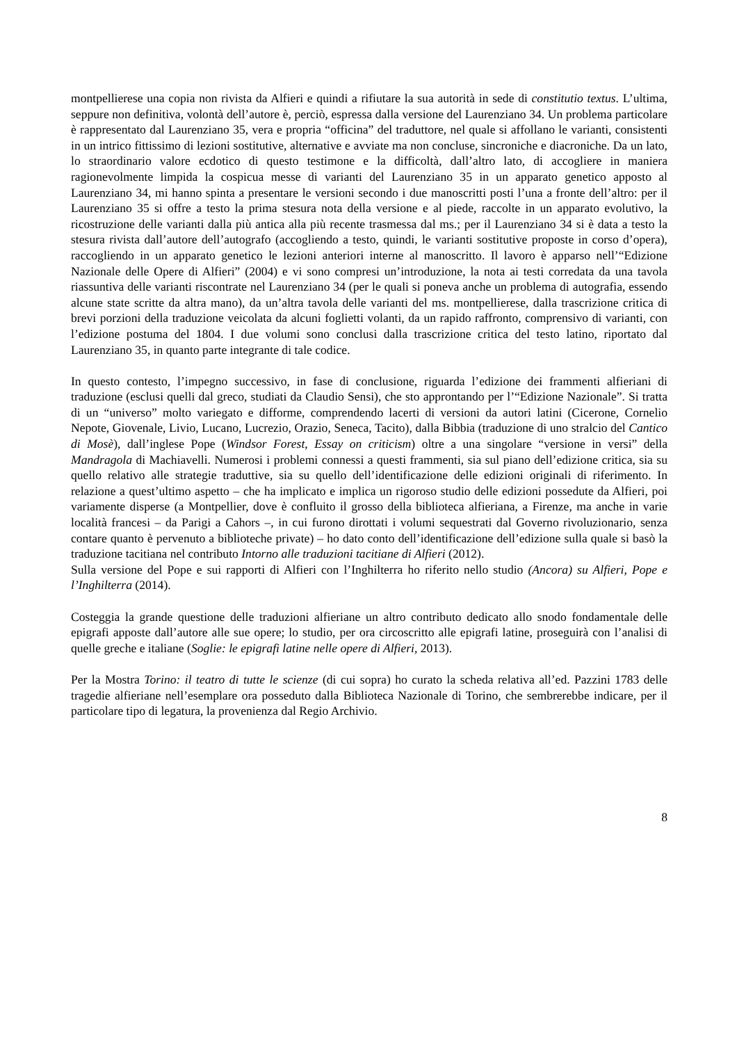montpellierese una copia non rivista da Alfieri e quindi a rifiutare la sua autorità in sede di constitutio textus. L’ultima, seppure non definitiva, volontà dell’autore è, perciò, espressa dalla versione del Laurenziano 34. Un problema particolare è rappresentato dal Laurenziano 35, vera e propria “officina” del traduttore, nel quale si affollano le varianti, consistenti in un intrico fittissimo di lezioni sostitutive, alternative e avviate ma non concluse, sincroniche e diacroniche. Da un lato, lo straordinario valore ecdotico di questo testimone e la difficoltà, dall’altro lato, di accogliere in maniera ragionevolmente limpida la cospicua messe di varianti del Laurenziano 35 in un apparato genetico apposto al Laurenziano 34, mi hanno spinta a presentare le versioni secondo i due manoscritti posti l’una a fronte dell’altro: per il Laurenziano 35 si offre a testo la prima stesura nota della versione e al piede, raccolte in un apparato evolutivo, la ricostruzione delle varianti dalla più antica alla più recente trasmessa dal ms.; per il Laurenziano 34 si è data a testo la stesura rivista dall’autore dell’autografo (accogliendo a testo, quindi, le varianti sostitutive proposte in corso d’opera), raccogliendo in un apparato genetico le lezioni anteriori interne al manoscritto. Il lavoro è apparso nell’“Edizione Nazionale delle Opere di Alfieri” (2004) e vi sono compresi un’introduzione, la nota ai testi corredata da una tavola riassuntiva delle varianti riscontrate nel Laurenziano 34 (per le quali si poneva anche un problema di autografia, essendo alcune state scritte da altra mano), da un’altra tavola delle varianti del ms. montpellierese, dalla trascrizione critica di brevi porzioni della traduzione veicolata da alcuni foglietti volanti, da un rapido raffronto, comprensivo di varianti, con l’edizione postuma del 1804. I due volumi sono conclusi dalla trascrizione critica del testo latino, riportato dal Laurenziano 35, in quanto parte integrante di tale codice.
In questo contesto, l’impegno successivo, in fase di conclusione, riguarda l’edizione dei frammenti alfieriani di traduzione (esclusi quelli dal greco, studiati da Claudio Sensi), che sto approntando per l’“Edizione Nazionale”. Si tratta di un “universo” molto variegato e difforme, comprendendo lacerti di versioni da autori latini (Cicerone, Cornelio Nepote, Giovenale, Livio, Lucano, Lucrezio, Orazio, Seneca, Tacito), dalla Bibbia (traduzione di uno stralcio del Cantico di Mosè), dall’inglese Pope (Windsor Forest, Essay on criticism) oltre a una singolare “versione in versi” della Mandragola di Machiavelli. Numerosi i problemi connessi a questi frammenti, sia sul piano dell’edizione critica, sia su quello relativo alle strategie traduttive, sia su quello dell’identificazione delle edizioni originali di riferimento. In relazione a quest’ultimo aspetto – che ha implicato e implica un rigoroso studio delle edizioni possedute da Alfieri, poi variamente disperse (a Montpellier, dove è confluito il grosso della biblioteca alfieriana, a Firenze, ma anche in varie località francesi – da Parigi a Cahors –, in cui furono dirottati i volumi sequestrati dal Governo rivoluzionario, senza contare quanto è pervenuto a biblioteche private) – ho dato conto dell’identificazione dell’edizione sulla quale si basò la traduzione tacitiana nel contributo Intorno alle traduzioni tacitiane di Alfieri (2012).
Sulla versione del Pope e sui rapporti di Alfieri con l’Inghilterra ho riferito nello studio (Ancora) su Alfieri, Pope e l’Inghilterra (2014).
Costeggia la grande questione delle traduzioni alfieriane un altro contributo dedicato allo snodo fondamentale delle epigrafi apposte dall’autore alle sue opere; lo studio, per ora circoscritto alle epigrafi latine, proseguirà con l’analisi di quelle greche e italiane (Soglie: le epigrafi latine nelle opere di Alfieri, 2013).
Per la Mostra Torino: il teatro di tutte le scienze (di cui sopra) ho curato la scheda relativa all’ed. Pazzini 1783 delle tragedie alfieriane nell’esemplare ora posseduto dalla Biblioteca Nazionale di Torino, che sembrerebbe indicare, per il particolare tipo di legatura, la provenienza dal Regio Archivio.
8